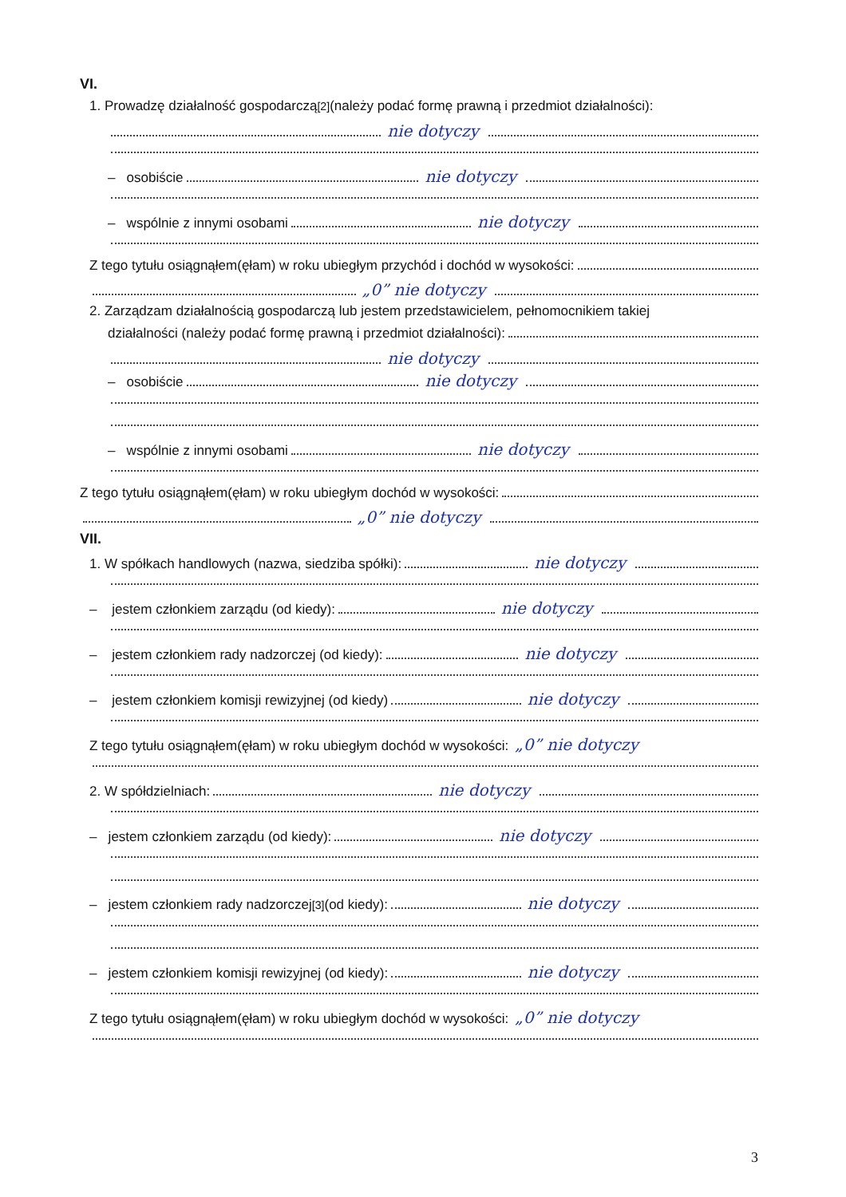VI.
1. Prowadzę działalność gospodarczą<sup>[2]</sup> (należy podać formę prawną i przedmiot działalności):
nie dotyczy
– osobiście nie dotyczy
– wspólnie z innymi osobami nie dotyczy
Z tego tytułu osiągnąłem(ęłam) w roku ubiegłym przychód i dochód w wysokości:
„0” nie dotyczy
2. Zarządzam działalnością gospodarczą lub jestem przedstawicielem, pełnomocnikiem takiej
działalności (należy podać formę prawną i przedmiot działalności):
nie dotyczy
– osobiście nie dotyczy
– wspólnie z innymi osobami nie dotyczy
Z tego tytułu osiągnąłem(ęłam) w roku ubiegłym dochód w wysokości:
„0” nie dotyczy
VII.
1. W spółkach handlowych (nazwa, siedziba spółki): nie dotyczy
– jestem członkiem zarządu (od kiedy): nie dotyczy
– jestem członkiem rady nadzorczej (od kiedy): nie dotyczy
– jestem członkiem komisji rewizyjnej (od kiedy) nie dotyczy
Z tego tytułu osiągnąłem(ęłam) w roku ubiegłym dochód w wysokości: „0” nie dotyczy
2. W spółdzielniach: nie dotyczy
– jestem członkiem zarządu (od kiedy): nie dotyczy
– jestem członkiem rady nadzorczej<sup>[3]</sup> (od kiedy): nie dotyczy
– jestem członkiem komisji rewizyjnej (od kiedy): nie dotyczy
Z tego tytułu osiągnąłem(ęłam) w roku ubiegłym dochód w wysokości: „0” nie dotyczy
3